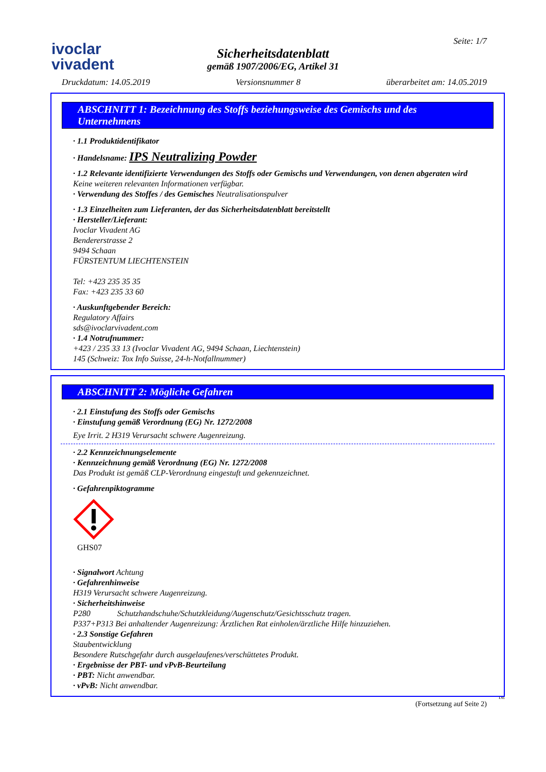ivoclar
vivadent
Sicherheitsdatenblatt
gemäß 1907/2006/EG, Artikel 31
Seite: 1/7
Druckdatum: 14.05.2019 Versionsnummer 8 überarbeitet am: 14.05.2019
ABSCHNITT 1: Bezeichnung des Stoffs beziehungsweise des Gemischs und des Unternehmens
· 1.1 Produktidentifikator
· Handelsname: IPS Neutralizing Powder
· 1.2 Relevante identifizierte Verwendungen des Stoffs oder Gemischs und Verwendungen, von denen abgeraten wird
Keine weiteren relevanten Informationen verfügbar.
· Verwendung des Stoffes / des Gemisches Neutralisationspulver
· 1.3 Einzelheiten zum Lieferanten, der das Sicherheitsdatenblatt bereitstellt
· Hersteller/Lieferant:
Ivoclar Vivadent AG
Bendererstrasse 2
9494 Schaan
FÜRSTENTUM LIECHTENSTEIN
Tel: +423 235 35 35
Fax: +423 235 33 60
· Auskunftgebender Bereich:
Regulatory Affairs
sds@ivoclarvivadent.com
· 1.4 Notrufnummer:
+423 / 235 33 13 (Ivoclar Vivadent AG, 9494 Schaan, Liechtenstein)
145 (Schweiz: Tox Info Suisse, 24-h-Notfallnummer)
ABSCHNITT 2: Mögliche Gefahren
· 2.1 Einstufung des Stoffs oder Gemischs
· Einstufung gemäß Verordnung (EG) Nr. 1272/2008
Eye Irrit. 2 H319 Verursacht schwere Augenreizung.
· 2.2 Kennzeichnungselemente
· Kennzeichnung gemäß Verordnung (EG) Nr. 1272/2008
Das Produkt ist gemäß CLP-Verordnung eingestuft und gekennzeichnet.
· Gefahrenpiktogramme
GHS07
· Signalwort Achtung
· Gefahrenhinweise
H319 Verursacht schwere Augenreizung.
· Sicherheitshinweise
P280 Schutzhandschuhe/Schutzkleidung/Augenschutz/Gesichtsschutz tragen.
P337+P313 Bei anhaltender Augenreizung: Ärztlichen Rat einholen/ärztliche Hilfe hinzuziehen.
· 2.3 Sonstige Gefahren
Staubentwicklung
Besondere Rutschgefahr durch ausgelaufenes/verschüttetes Produkt.
· Ergebnisse der PBT- und vPvB-Beurteilung
· PBT: Nicht anwendbar.
· vPvB: Nicht anwendbar.
DE
(Fortsetzung auf Seite 2)